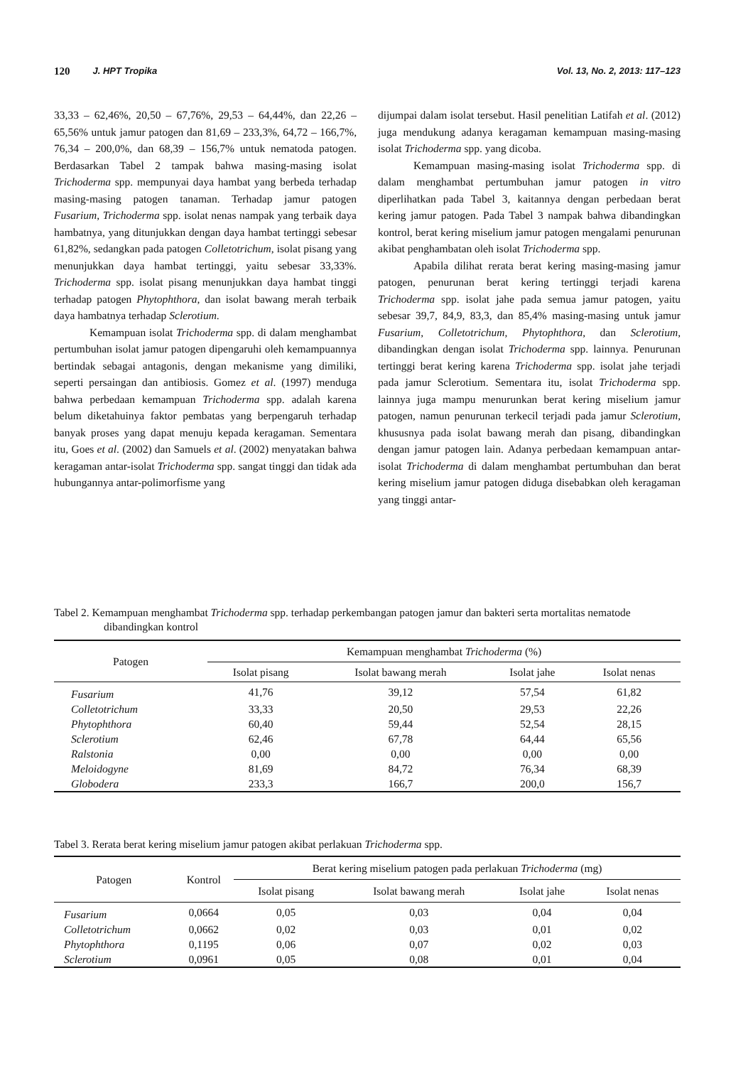120 J. HPT Tropika Vol. 13, No. 2, 2013: 117–123
33,33 – 62,46%, 20,50 – 67,76%, 29,53 – 64,44%, dan 22,26 – 65,56% untuk jamur patogen dan 81,69 – 233,3%, 64,72 – 166,7%, 76,34 – 200,0%, dan 68,39 – 156,7% untuk nematoda patogen. Berdasarkan Tabel 2 tampak bahwa masing-masing isolat Trichoderma spp. mempunyai daya hambat yang berbeda terhadap masing-masing patogen tanaman. Terhadap jamur patogen Fusarium, Trichoderma spp. isolat nenas nampak yang terbaik daya hambatnya, yang ditunjukkan dengan daya hambat tertinggi sebesar 61,82%, sedangkan pada patogen Colletotrichum, isolat pisang yang menunjukkan daya hambat tertinggi, yaitu sebesar 33,33%. Trichoderma spp. isolat pisang menunjukkan daya hambat tinggi terhadap patogen Phytophthora, dan isolat bawang merah terbaik daya hambatnya terhadap Sclerotium.
Kemampuan isolat Trichoderma spp. di dalam menghambat pertumbuhan isolat jamur patogen dipengaruhi oleh kemampuannya bertindak sebagai antagonis, dengan mekanisme yang dimiliki, seperti persaingan dan antibiosis. Gomez et al. (1997) menduga bahwa perbedaan kemampuan Trichoderma spp. adalah karena belum diketahuinya faktor pembatas yang berpengaruh terhadap banyak proses yang dapat menuju kepada keragaman. Sementara itu, Goes et al. (2002) dan Samuels et al. (2002) menyatakan bahwa keragaman antar-isolat Trichoderma spp. sangat tinggi dan tidak ada hubungannya antar-polimorfisme yang
dijumpai dalam isolat tersebut. Hasil penelitian Latifah et al. (2012) juga mendukung adanya keragaman kemampuan masing-masing isolat Trichoderma spp. yang dicoba.
Kemampuan masing-masing isolat Trichoderma spp. di dalam menghambat pertumbuhan jamur patogen in vitro diperlihatkan pada Tabel 3, kaitannya dengan perbedaan berat kering jamur patogen. Pada Tabel 3 nampak bahwa dibandingkan kontrol, berat kering miselium jamur patogen mengalami penurunan akibat penghambatan oleh isolat Trichoderma spp.
Apabila dilihat rerata berat kering masing-masing jamur patogen, penurunan berat kering tertinggi terjadi karena Trichoderma spp. isolat jahe pada semua jamur patogen, yaitu sebesar 39,7, 84,9, 83,3, dan 85,4% masing-masing untuk jamur Fusarium, Colletotrichum, Phytophthora, dan Sclerotium, dibandingkan dengan isolat Trichoderma spp. lainnya. Penurunan tertinggi berat kering karena Trichoderma spp. isolat jahe terjadi pada jamur Sclerotium. Sementara itu, isolat Trichoderma spp. lainnya juga mampu menurunkan berat kering miselium jamur patogen, namun penurunan terkecil terjadi pada jamur Sclerotium, khususnya pada isolat bawang merah dan pisang, dibandingkan dengan jamur patogen lain. Adanya perbedaan kemampuan antar-isolat Trichoderma di dalam menghambat pertumbuhan dan berat kering miselium jamur patogen diduga disebabkan oleh keragaman yang tinggi antar-
Tabel 2. Kemampuan menghambat Trichoderma spp. terhadap perkembangan patogen jamur dan bakteri serta mortalitas nematode dibandingkan kontrol
| Patogen | Kemampuan menghambat Trichoderma (%) | | | |
| --- | --- | --- | --- | --- |
| | Isolat pisang | Isolat bawang merah | Isolat jahe | Isolat nenas |
| Fusarium | 41,76 | 39,12 | 57,54 | 61,82 |
| Colletotrichum | 33,33 | 20,50 | 29,53 | 22,26 |
| Phytophthora | 60,40 | 59,44 | 52,54 | 28,15 |
| Sclerotium | 62,46 | 67,78 | 64,44 | 65,56 |
| Ralstonia | 0,00 | 0,00 | 0,00 | 0,00 |
| Meloidogyne | 81,69 | 84,72 | 76,34 | 68,39 |
| Globodera | 233,3 | 166,7 | 200,0 | 156,7 |
Tabel 3. Rerata berat kering miselium jamur patogen akibat perlakuan Trichoderma spp.
| Patogen | Kontrol | Berat kering miselium patogen pada perlakuan Trichoderma (mg) | | | |
| --- | --- | --- | --- | --- | --- |
| | | Isolat pisang | Isolat bawang merah | Isolat jahe | Isolat nenas |
| Fusarium | 0,0664 | 0,05 | 0,03 | 0,04 | 0,04 |
| Colletotrichum | 0,0662 | 0,02 | 0,03 | 0,01 | 0,02 |
| Phytophthora | 0,1195 | 0,06 | 0,07 | 0,02 | 0,03 |
| Sclerotium | 0,0961 | 0,05 | 0,08 | 0,01 | 0,04 |